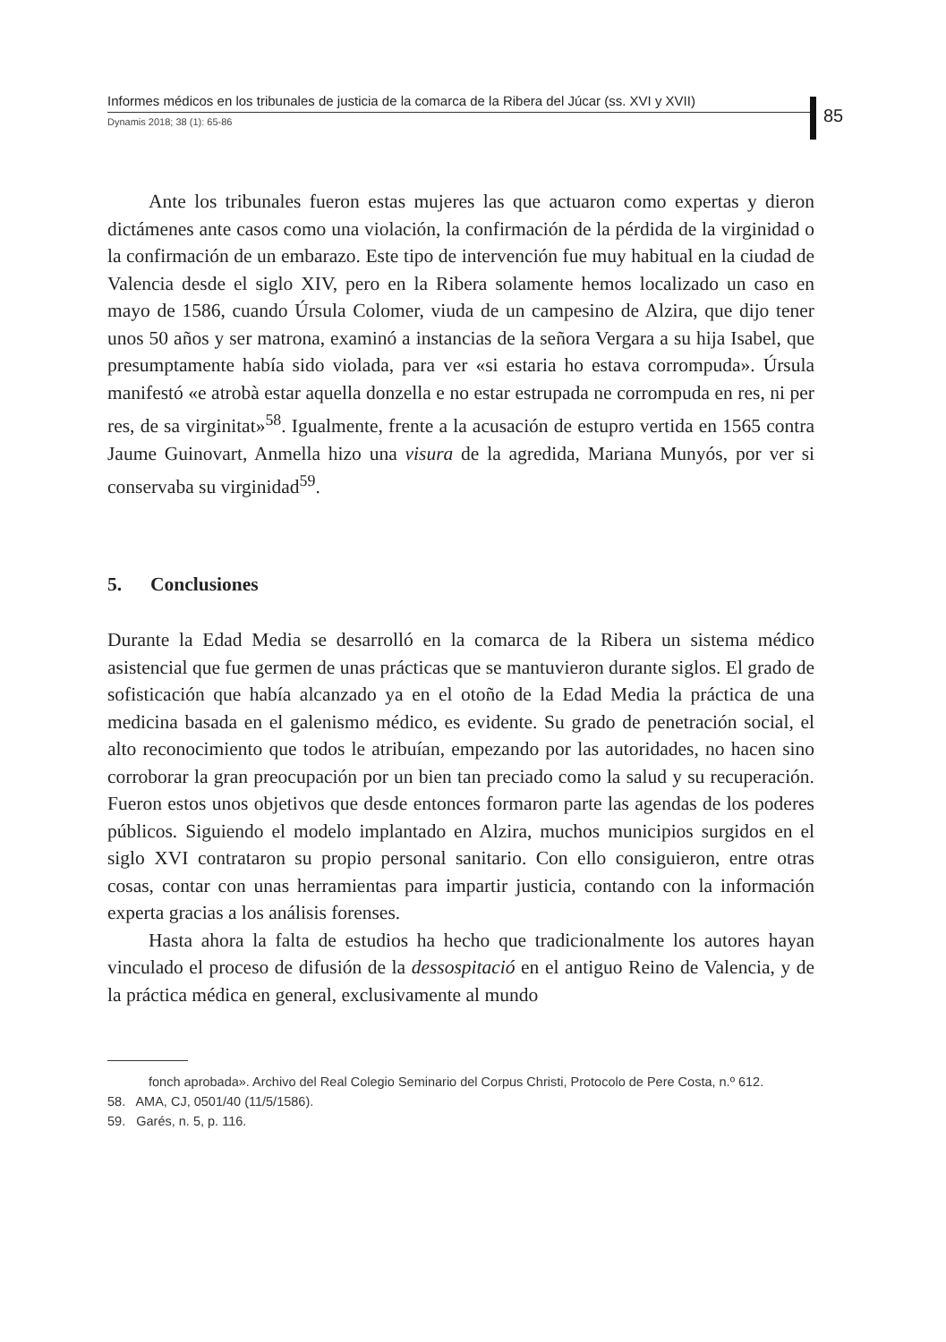Informes médicos en los tribunales de justicia de la comarca de la Ribera del Júcar (ss. XVI y XVII)
Dynamis 2018; 38 (1): 65-86
85
Ante los tribunales fueron estas mujeres las que actuaron como expertas y dieron dictámenes ante casos como una violación, la confirmación de la pérdida de la virginidad o la confirmación de un embarazo. Este tipo de intervención fue muy habitual en la ciudad de Valencia desde el siglo XIV, pero en la Ribera solamente hemos localizado un caso en mayo de 1586, cuando Úrsula Colomer, viuda de un campesino de Alzira, que dijo tener unos 50 años y ser matrona, examinó a instancias de la señora Vergara a su hija Isabel, que presumptamente había sido violada, para ver «si estaria ho estava corrompuda». Úrsula manifestó «e atrobà estar aquella donzella e no estar estrupada ne corrompuda en res, ni per res, de sa virginitat»<sup>58</sup>. Igualmente, frente a la acusación de estupro vertida en 1565 contra Jaume Guinovart, Anmella hizo una visura de la agredida, Mariana Munyós, por ver si conservaba su virginidad<sup>59</sup>.
5. Conclusiones
Durante la Edad Media se desarrolló en la comarca de la Ribera un sistema médico asistencial que fue germen de unas prácticas que se mantuvieron durante siglos. El grado de sofisticación que había alcanzado ya en el otoño de la Edad Media la práctica de una medicina basada en el galenismo médico, es evidente. Su grado de penetración social, el alto reconocimiento que todos le atribuían, empezando por las autoridades, no hacen sino corroborar la gran preocupación por un bien tan preciado como la salud y su recuperación. Fueron estos unos objetivos que desde entonces formaron parte las agendas de los poderes públicos. Siguiendo el modelo implantado en Alzira, muchos municipios surgidos en el siglo XVI contrataron su propio personal sanitario. Con ello consiguieron, entre otras cosas, contar con unas herramientas para impartir justicia, contando con la información experta gracias a los análisis forenses.
Hasta ahora la falta de estudios ha hecho que tradicionalmente los autores hayan vinculado el proceso de difusión de la dessospitació en el antiguo Reino de Valencia, y de la práctica médica en general, exclusivamente al mundo
fonch aprobada». Archivo del Real Colegio Seminario del Corpus Christi, Protocolo de Pere Costa, n.º 612.
58. AMA, CJ, 0501/40 (11/5/1586).
59. Garés, n. 5, p. 116.